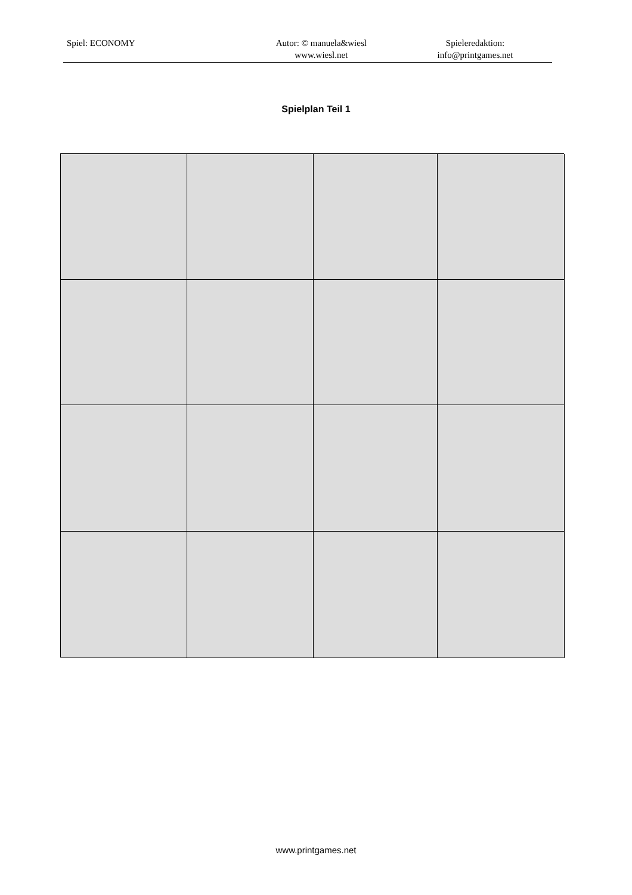Spiel: ECONOMY Autor: © manuela&wiesl
www.wiesl.net
Spieleredaktion:
info@printgames.net
Spielplan Teil 1
www.printgames.net